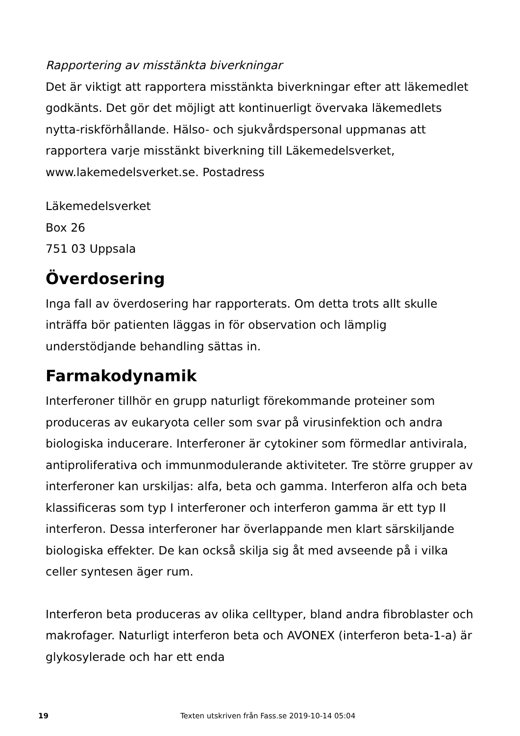Rapportering av misstänkta biverkningar
Det är viktigt att rapportera misstänkta biverkningar efter att läkemedlet godkänts. Det gör det möjligt att kontinuerligt övervaka läkemedlets nytta-riskförhållande. Hälso- och sjukvårdspersonal uppmanas att rapportera varje misstänkt biverkning till Läkemedelsverket, www.lakemedelsverket.se. Postadress
Läkemedelsverket
Box 26
751 03 Uppsala
Överdosering
Inga fall av överdosering har rapporterats. Om detta trots allt skulle inträffa bör patienten läggas in för observation och lämplig understödjande behandling sättas in.
Farmakodynamik
Interferoner tillhör en grupp naturligt förekommande proteiner som produceras av eukaryota celler som svar på virusinfektion och andra biologiska inducerare. Interferoner är cytokiner som förmedlar antivirala, antiproliferativa och immunmodulerande aktiviteter. Tre större grupper av interferoner kan urskiljas: alfa, beta och gamma. Interferon alfa och beta klassificeras som typ I interferoner och interferon gamma är ett typ II interferon. Dessa interferoner har överlappande men klart särskiljande biologiska effekter. De kan också skilja sig åt med avseende på i vilka celler syntesen äger rum.
Interferon beta produceras av olika celltyper, bland andra fibroblaster och makrofager. Naturligt interferon beta och AVONEX (interferon beta-1-a) är glykosylerade och har ett enda
19 Texten utskriven från Fass.se 2019-10-14 05:04